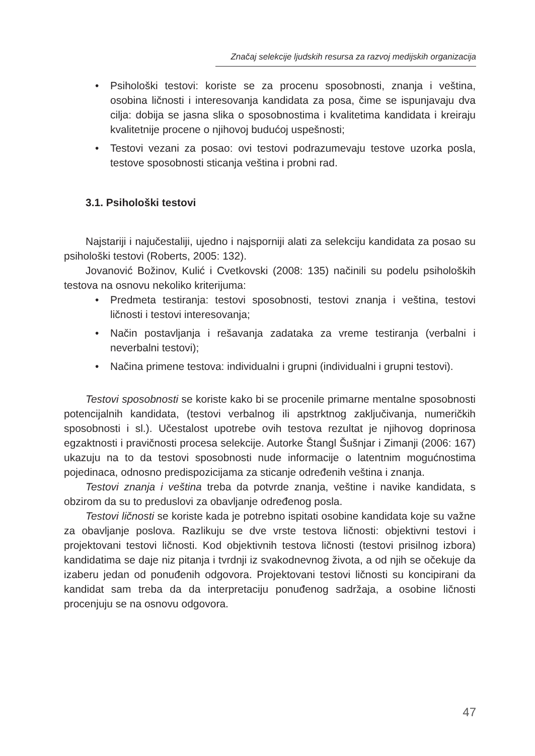Značaj selekcije ljudskih resursa za razvoj medijskih organizacija
• Psihološki testovi: koriste se za procenu sposobnosti, znanja i veština, osobina ličnosti i interesovanja kandidata za posa, čime se ispunjavaju dva cilja: dobija se jasna slika o sposobnostima i kvalitetima kandidata i kreiraju kvalitetnije procene o njihovoj budućoj uspešnosti;
• Testovi vezani za posao: ovi testovi podrazumevaju testove uzorka posla, testove sposobnosti sticanja veština i probni rad.
3.1. Psihološki testovi
Najstariji i najučestaliji, ujedno i najsporniji alati za selekciju kandidata za posao su psihološki testovi (Roberts, 2005: 132).
Jovanović Božinov, Kulić i Cvetkovski (2008: 135) načinili su podelu psiholoških testova na osnovu nekoliko kriterijuma:
• Predmeta testiranja: testovi sposobnosti, testovi znanja i veština, testovi ličnosti i testovi interesovanja;
• Način postavljanja i rešavanja zadataka za vreme testiranja (verbalni i neverbalni testovi);
• Načina primene testova: individualni i grupni (individualni i grupni testovi).
Testovi sposobnosti se koriste kako bi se procenile primarne mentalne sposobnosti potencijalnih kandidata, (testovi verbalnog ili apstrktnog zaključivanja, numeričkih sposobnosti i sl.). Učestalost upotrebe ovih testova rezultat je njihovog doprinosa egzaktnosti i pravičnosti procesa selekcije. Autorke Štangl Šušnjar i Zimanji (2006: 167) ukazuju na to da testovi sposobnosti nude informacije o latentnim mogućnostima pojedinaca, odnosno predispozicijama za sticanje određenih veština i znanja.
Testovi znanja i veština treba da potvrde znanja, veštine i navike kandidata, s obzirom da su to preduslovi za obavljanje određenog posla.
Testovi ličnosti se koriste kada je potrebno ispitati osobine kandidata koje su važne za obavljanje poslova. Razlikuju se dve vrste testova ličnosti: objektivni testovi i projektovani testovi ličnosti. Kod objektivnih testova ličnosti (testovi prisilnog izbora) kandidatima se daje niz pitanja i tvrdnji iz svakodnevnog života, a od njih se očekuje da izaberu jedan od ponuđenih odgovora. Projektovani testovi ličnosti su koncipirani da kandidat sam treba da da interpretaciju ponuđenog sadržaja, a osobine ličnosti procenjuju se na osnovu odgovora.
47